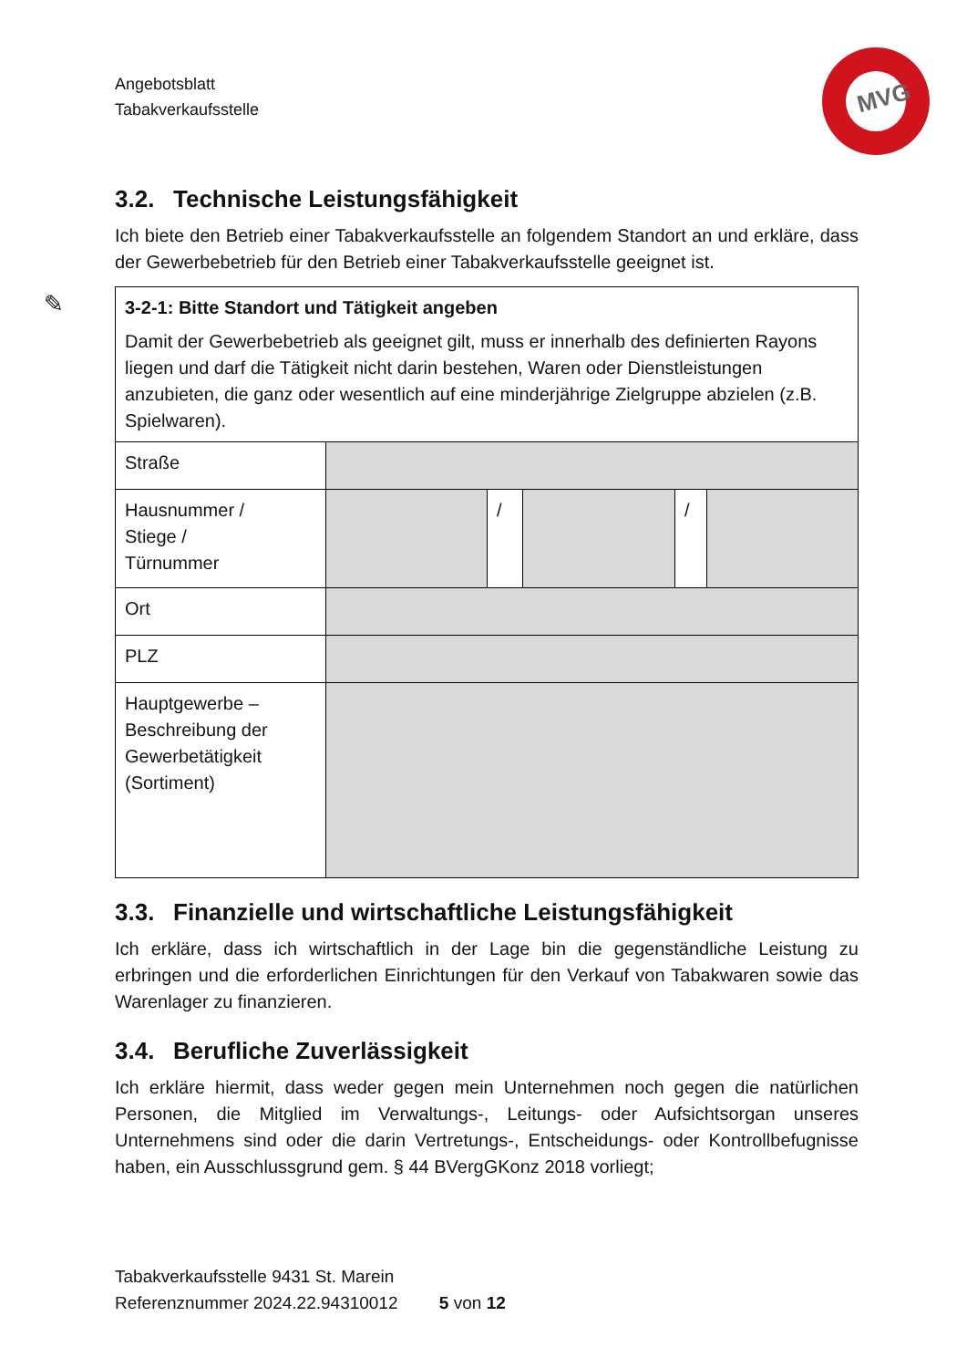Angebotsblatt
Tabakverkaufsstelle
MVG
✎
3.2. Technische Leistungsfähigkeit
Ich biete den Betrieb einer Tabakverkaufsstelle an folgendem Standort an und erkläre, dass der Gewerbebetrieb für den Betrieb einer Tabakverkaufsstelle geeignet ist.
| 3-2-1: Bitte Standort und Tätigkeit angeben Damit der Gewerbebetrieb als geeignet gilt, muss er innerhalb des definierten Rayons liegen und darf die Tätigkeit nicht darin bestehen, Waren oder Dienstleistungen anzubieten, die ganz oder wesentlich auf eine minderjährige Zielgruppe abzielen (z.B. Spielwaren). | | | | | |
| Straße | | | | | |
| Hausnummer / Stiege / Türnummer | | / | | / | |
| Ort | | | | | |
| PLZ | | | | | |
| Hauptgewerbe – Beschreibung der Gewerbetätigkeit (Sortiment) | | | | | |
3.3. Finanzielle und wirtschaftliche Leistungsfähigkeit
Ich erkläre, dass ich wirtschaftlich in der Lage bin die gegenständliche Leistung zu erbringen und die erforderlichen Einrichtungen für den Verkauf von Tabakwaren sowie das Warenlager zu finanzieren.
3.4. Berufliche Zuverlässigkeit
Ich erkläre hiermit, dass weder gegen mein Unternehmen noch gegen die natürlichen Personen, die Mitglied im Verwaltungs-, Leitungs- oder Aufsichtsorgan unseres Unternehmens sind oder die darin Vertretungs-, Entscheidungs- oder Kontrollbefugnisse haben, ein Ausschlussgrund gem. § 44 BVergGKonz 2018 vorliegt;
Tabakverkaufsstelle 9431 St. Marein
Referenznummer 2024.22.94310012 5 von 12